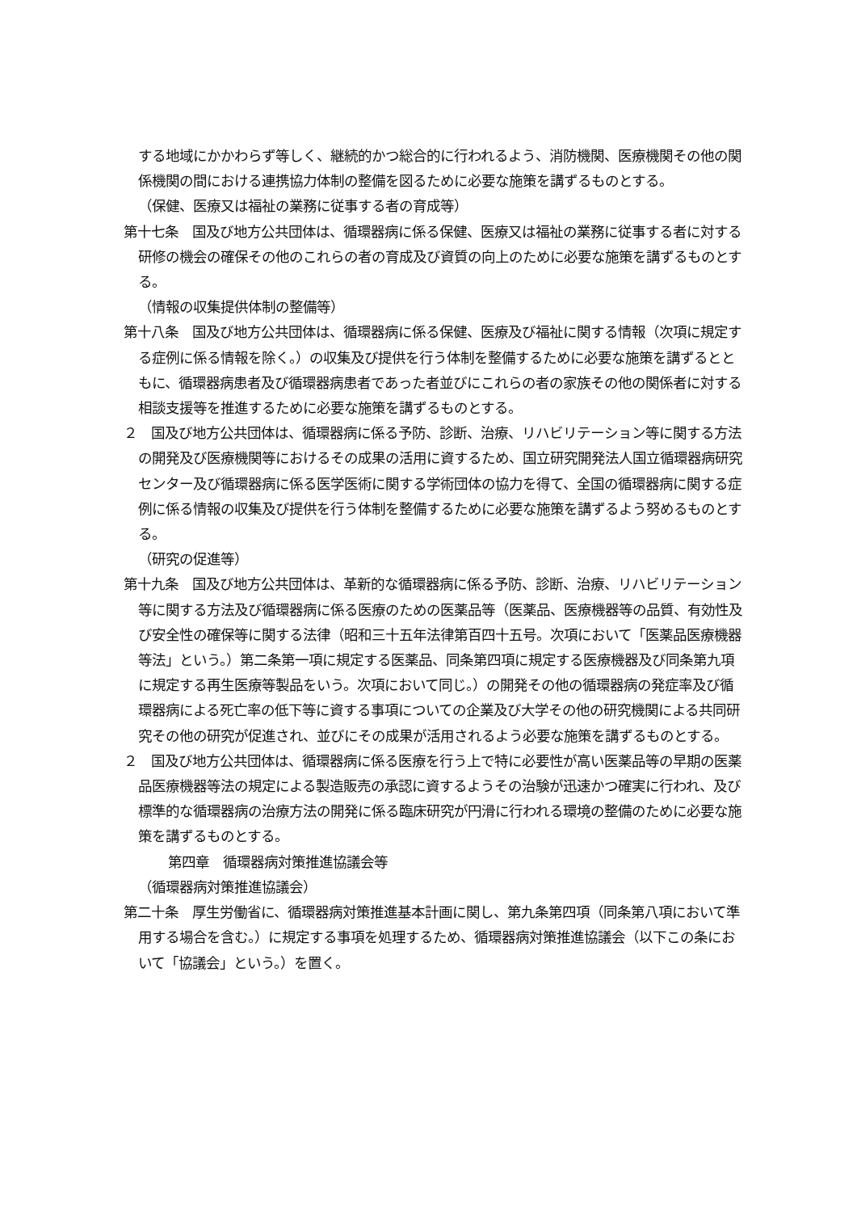する地域にかかわらず等しく、継続的かつ総合的に行われるよう、消防機関、医療機関その他の関係機関の間における連携協力体制の整備を図るために必要な施策を講ずるものとする。
（保健、医療又は福祉の業務に従事する者の育成等）
第十七条　国及び地方公共団体は、循環器病に係る保健、医療又は福祉の業務に従事する者に対する研修の機会の確保その他のこれらの者の育成及び資質の向上のために必要な施策を講ずるものとする。
（情報の収集提供体制の整備等）
第十八条　国及び地方公共団体は、循環器病に係る保健、医療及び福祉に関する情報（次項に規定する症例に係る情報を除く。）の収集及び提供を行う体制を整備するために必要な施策を講ずるとともに、循環器病患者及び循環器病患者であった者並びにこれらの者の家族その他の関係者に対する相談支援等を推進するために必要な施策を講ずるものとする。
２　国及び地方公共団体は、循環器病に係る予防、診断、治療、リハビリテーション等に関する方法の開発及び医療機関等におけるその成果の活用に資するため、国立研究開発法人国立循環器病研究センター及び循環器病に係る医学医術に関する学術団体の協力を得て、全国の循環器病に関する症例に係る情報の収集及び提供を行う体制を整備するために必要な施策を講ずるよう努めるものとする。
（研究の促進等）
第十九条　国及び地方公共団体は、革新的な循環器病に係る予防、診断、治療、リハビリテーション等に関する方法及び循環器病に係る医療のための医薬品等（医薬品、医療機器等の品質、有効性及び安全性の確保等に関する法律（昭和三十五年法律第百四十五号。次項において「医薬品医療機器等法」という。）第二条第一項に規定する医薬品、同条第四項に規定する医療機器及び同条第九項に規定する再生医療等製品をいう。次項において同じ。）の開発その他の循環器病の発症率及び循環器病による死亡率の低下等に資する事項についての企業及び大学その他の研究機関による共同研究その他の研究が促進され、並びにその成果が活用されるよう必要な施策を講ずるものとする。
２　国及び地方公共団体は、循環器病に係る医療を行う上で特に必要性が高い医薬品等の早期の医薬品医療機器等法の規定による製造販売の承認に資するようその治験が迅速かつ確実に行われ、及び標準的な循環器病の治療方法の開発に係る臨床研究が円滑に行われる環境の整備のために必要な施策を講ずるものとする。
第四章　循環器病対策推進協議会等
（循環器病対策推進協議会）
第二十条　厚生労働省に、循環器病対策推進基本計画に関し、第九条第四項（同条第八項において準用する場合を含む。）に規定する事項を処理するため、循環器病対策推進協議会（以下この条において「協議会」という。）を置く。